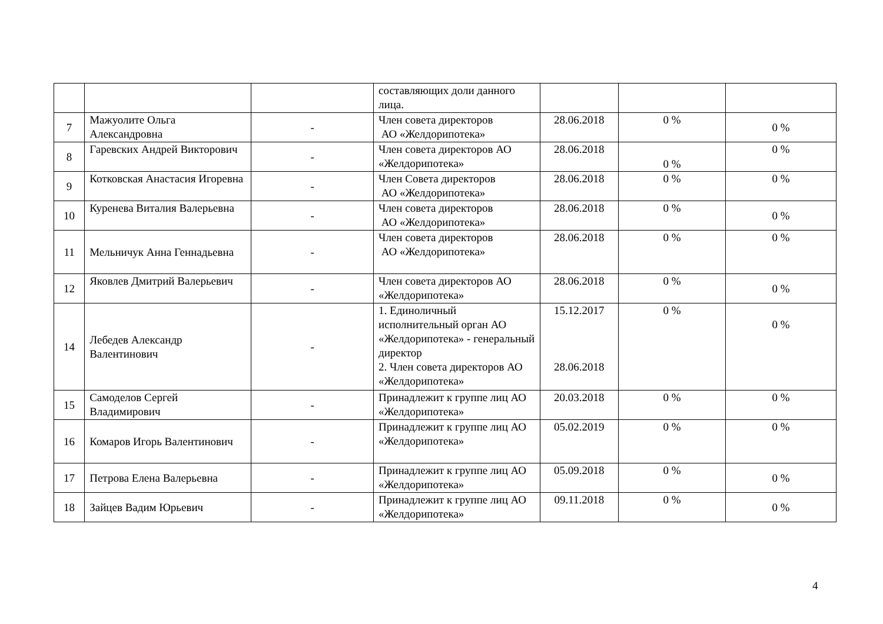| | | | составляющих доли данного лица. | | | |
| 7 | Мажуолите Ольга Александровна | - | Член совета директоров АО «Желдорипотека» | 28.06.2018 | 0 % | 0 % |
| 8 | Гаревских Андрей Викторович | - | Член совета директоров АО «Желдорипотека» | 28.06.2018 | 0 % | 0 % |
| 9 | Котковская Анастасия Игоревна | - | Член Совета директоров АО «Желдорипотека» | 28.06.2018 | 0 % | 0 % |
| 10 | Куренева Виталия Валерьевна | - | Член совета директоров АО «Желдорипотека» | 28.06.2018 | 0 % | 0 % |
| 11 | Мельничук Анна Геннадьевна | - | Член совета директоров АО «Желдорипотека» | 28.06.2018 | 0 % | 0 % |
| 12 | Яковлев Дмитрий Валерьевич | - | Член совета директоров АО «Желдорипотека» | 28.06.2018 | 0 % | 0 % |
| 14 | Лебедев Александр Валентинович | - | 1. Единоличный исполнительный орган АО «Желдорипотека» - генеральный директор 2. Член совета директоров АО «Желдорипотека» | 15.12.2017 28.06.2018 | 0 % | 0 % |
| 15 | Самоделов Сергей Владимирович | - | Принадлежит к группе лиц АО «Желдорипотека» | 20.03.2018 | 0 % | 0 % |
| 16 | Комаров Игорь Валентинович | - | Принадлежит к группе лиц АО «Желдорипотека» | 05.02.2019 | 0 % | 0 % |
| 17 | Петрова Елена Валерьевна | - | Принадлежит к группе лиц АО «Желдорипотека» | 05.09.2018 | 0 % | 0 % |
| 18 | Зайцев Вадим Юрьевич | - | Принадлежит к группе лиц АО «Желдорипотека» | 09.11.2018 | 0 % | 0 % |
4